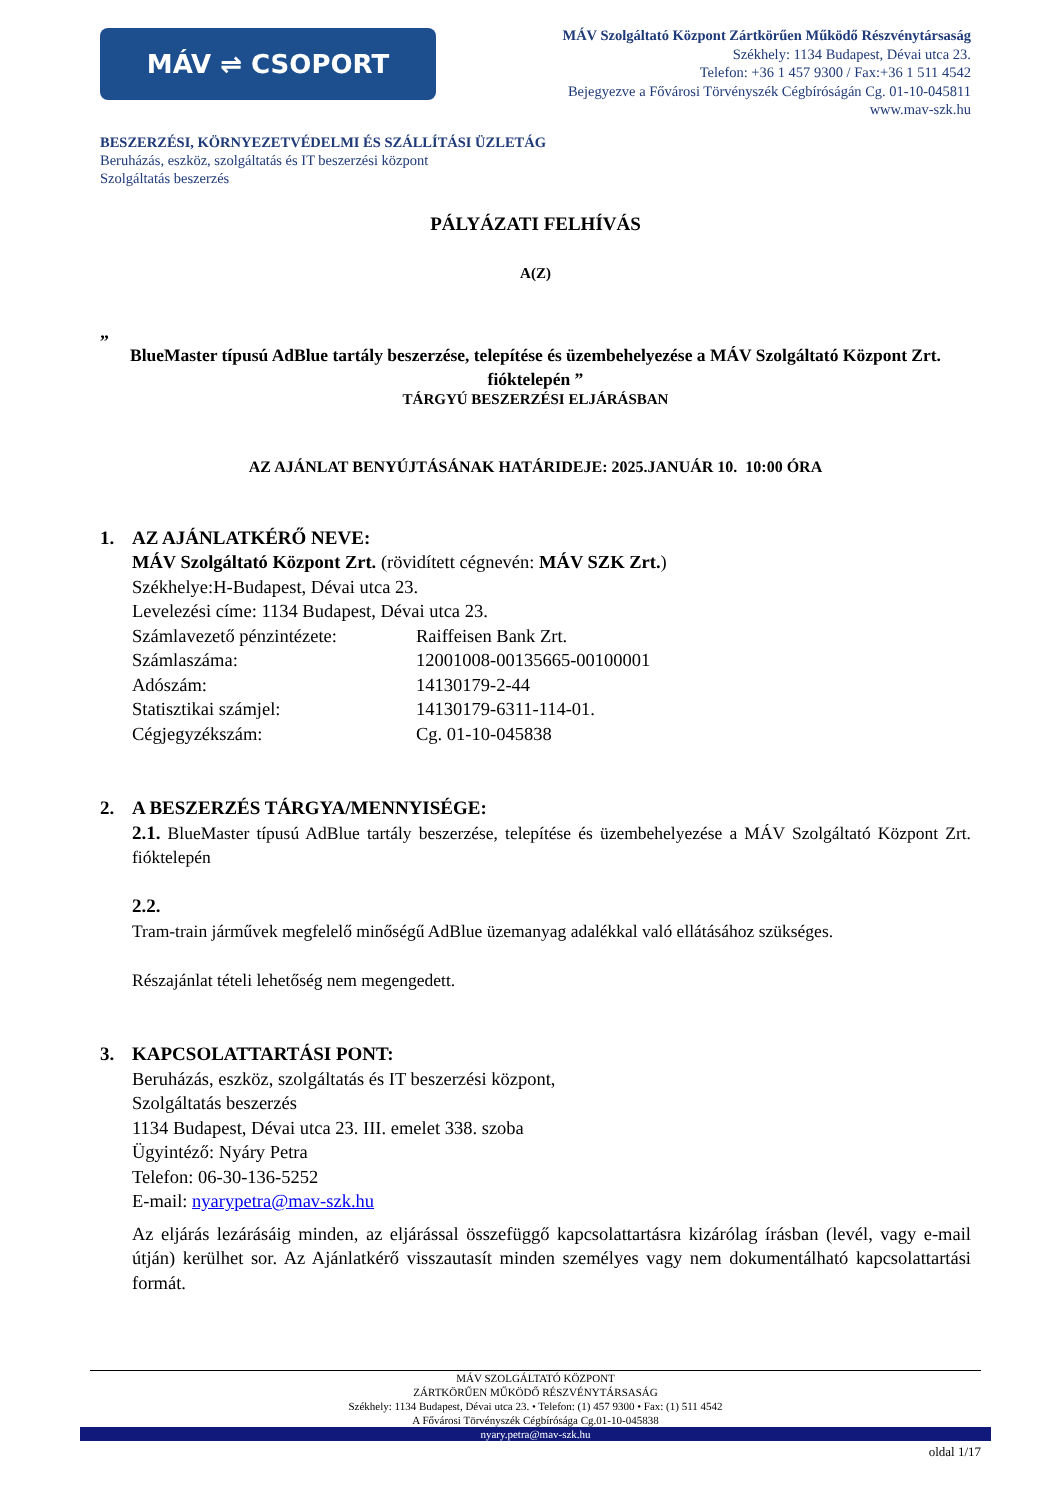MÁV ⇌ CSOPORT
MÁV Szolgáltató Központ Zártkörűen Működő Részvénytársaság
Székhely: 1134 Budapest, Dévai utca 23.
Telefon: +36 1 457 9300 / Fax:+36 1 511 4542
Bejegyezve a Fővárosi Törvényszék Cégbíróságán Cg. 01-10-045811
www.mav-szk.hu
BESZERZÉSI, KÖRNYEZETVÉDELMI ÉS SZÁLLÍTÁSI ÜZLETÁG
Beruházás, eszköz, szolgáltatás és IT beszerzési központ
Szolgáltatás beszerzés
PÁLYÁZATI FELHÍVÁS
A(Z)
„
BlueMaster típusú AdBlue tartály beszerzése, telepítése és üzembehelyezése a MÁV Szolgáltató Központ Zrt. fióktelepén ”
TÁRGYÚ BESZERZÉSI ELJÁRÁSBAN
AZ AJÁNLAT BENYÚJTÁSÁNAK HATÁRIDEJE: 2025.JANUÁR 10. 10:00 ÓRA
1. AZ AJÁNLATKÉRŐ NEVE:
MÁV Szolgáltató Központ Zrt. (rövidített cégnevén: MÁV SZK Zrt.)
Székhelye:H-Budapest, Dévai utca 23.
Levelezési címe: 1134 Budapest, Dévai utca 23.
Számlavezető pénzintézete:
Raiffeisen Bank Zrt.
Számlaszáma: 12001008-00135665-00100001
Adószám: 14130179-2-44
Statisztikai számjel: 14130179-6311-114-01.
Cégjegyzékszám: Cg. 01-10-045838
2. A BESZERZÉS TÁRGYA/MENNYISÉGE:
2.1. BlueMaster típusú AdBlue tartály beszerzése, telepítése és üzembehelyezése a MÁV Szolgáltató Központ Zrt. fióktelepén
2.2.
Tram-train járművek megfelelő minőségű AdBlue üzemanyag adalékkal való ellátásához szükséges.
Részajánlat tételi lehetőség nem megengedett.
3. KAPCSOLATTARTÁSI PONT:
Beruházás, eszköz, szolgáltatás és IT beszerzési központ,
Szolgáltatás beszerzés
1134 Budapest, Dévai utca 23. III. emelet 338. szoba
Ügyintéző: Nyáry Petra
Telefon: 06-30-136-5252
E-mail: nyarypetra@mav-szk.hu
Az eljárás lezárásáig minden, az eljárással összefüggő kapcsolattartásra kizárólag írásban (levél, vagy e-mail útján) kerülhet sor. Az Ajánlatkérő visszautasít minden személyes vagy nem dokumentálható kapcsolattartási formát.
MÁV SZOLGÁLTATÓ KÖZPONT
ZÁRTKÖRŰEN MŰKÖDŐ RÉSZVÉNYTÁRSASÁG
Székhely: 1134 Budapest, Dévai utca 23. • Telefon: (1) 457 9300 • Fax: (1) 511 4542
A Fővárosi Törvényszék Cégbírósága Cg.01-10-045838
nyary.petra@mav-szk.hu
oldal 1/17